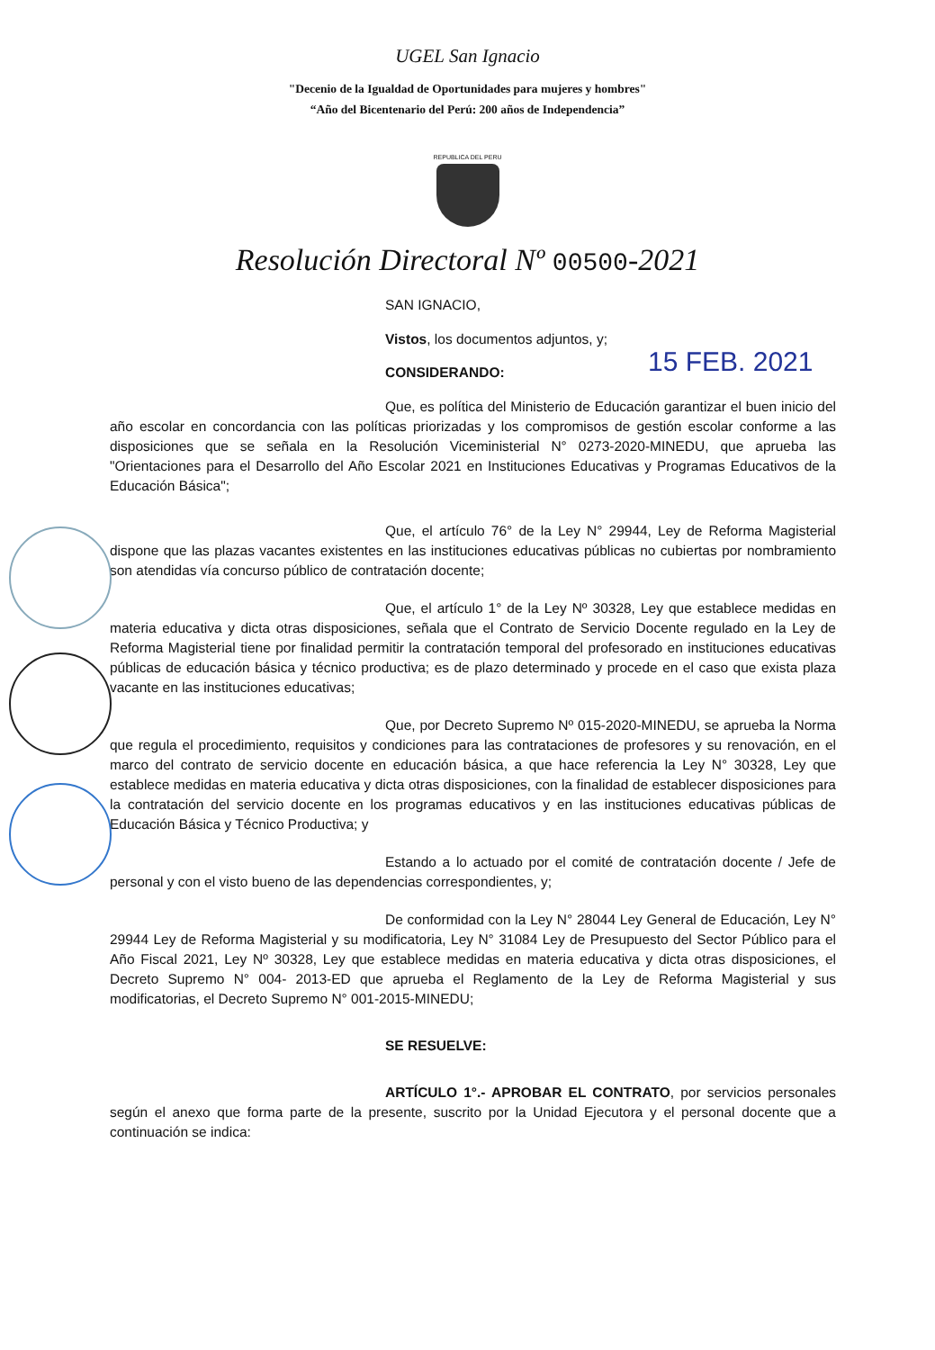UGEL San Ignacio
"Decenio de la Igualdad de Oportunidades para mujeres y hombres"
“Año del Bicentenario del Perú: 200 años de Independencia”
REPUBLICA DEL PERU
Resolución Directoral Nº 00500-2021
SAN IGNACIO,
Vistos, los documentos adjuntos, y;
CONSIDERANDO:
Que, es política del Ministerio de Educación garantizar el buen inicio del año escolar en concordancia con las políticas priorizadas y los compromisos de gestión escolar conforme a las disposiciones que se señala en la Resolución Viceministerial N° 0273-2020-MINEDU, que aprueba las "Orientaciones para el Desarrollo del Año Escolar 2021 en Instituciones Educativas y Programas Educativos de la Educación Básica";
Que, el artículo 76° de la Ley N° 29944, Ley de Reforma Magisterial dispone que las plazas vacantes existentes en las instituciones educativas públicas no cubiertas por nombramiento son atendidas vía concurso público de contratación docente;
Que, el artículo 1° de la Ley Nº 30328, Ley que establece medidas en materia educativa y dicta otras disposiciones, señala que el Contrato de Servicio Docente regulado en la Ley de Reforma Magisterial tiene por finalidad permitir la contratación temporal del profesorado en instituciones educativas públicas de educación básica y técnico productiva; es de plazo determinado y procede en el caso que exista plaza vacante en las instituciones educativas;
Que, por Decreto Supremo Nº 015-2020-MINEDU, se aprueba la Norma que regula el procedimiento, requisitos y condiciones para las contrataciones de profesores y su renovación, en el marco del contrato de servicio docente en educación básica, a que hace referencia la Ley N° 30328, Ley que establece medidas en materia educativa y dicta otras disposiciones, con la finalidad de establecer disposiciones para la contratación del servicio docente en los programas educativos y en las instituciones educativas públicas de Educación Básica y Técnico Productiva; y
Estando a lo actuado por el comité de contratación docente / Jefe de personal y con el visto bueno de las dependencias correspondientes, y;
De conformidad con la Ley N° 28044 Ley General de Educación, Ley N° 29944 Ley de Reforma Magisterial y su modificatoria, Ley N° 31084 Ley de Presupuesto del Sector Público para el Año Fiscal 2021, Ley Nº 30328, Ley que establece medidas en materia educativa y dicta otras disposiciones, el Decreto Supremo N° 004- 2013-ED que aprueba el Reglamento de la Ley de Reforma Magisterial y sus modificatorias, el Decreto Supremo N° 001-2015-MINEDU;
SE RESUELVE:
ARTÍCULO 1°.- APROBAR EL CONTRATO, por servicios personales según el anexo que forma parte de la presente, suscrito por la Unidad Ejecutora y el personal docente que a continuación se indica:
15 FEB. 2021